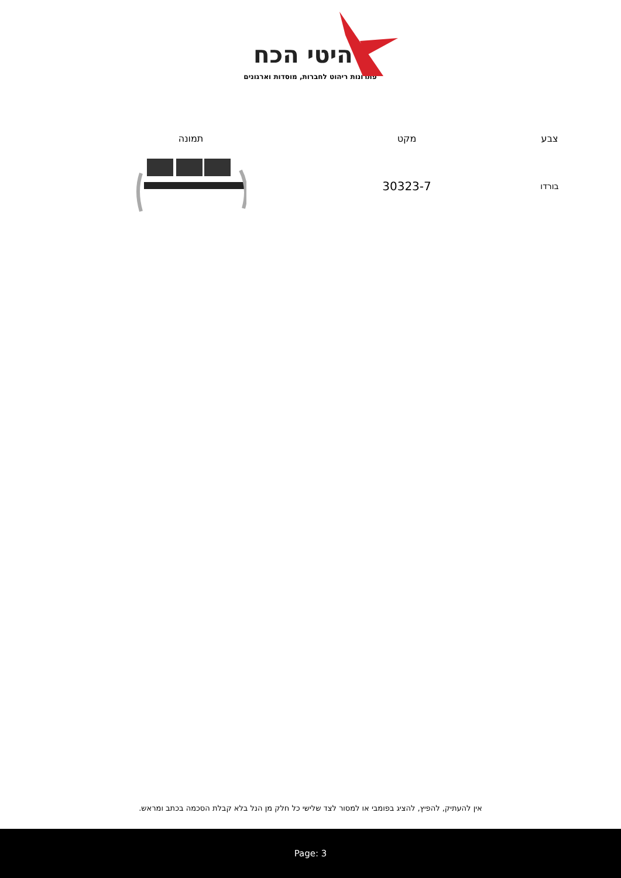רהיטי הכח
פתרונות ריהוט לחברות, מוסדות וארגונים
| צבע | מקט | תמונה |
| --- | --- | --- |
| בורדו | 30323-7 | |
אין להעתיק, להפיץ, להציג בפומבי או למסור לצד שלישי כל חלק מן הנל בלא קבלת הסכמה בכתב ומראש.
Page: 3